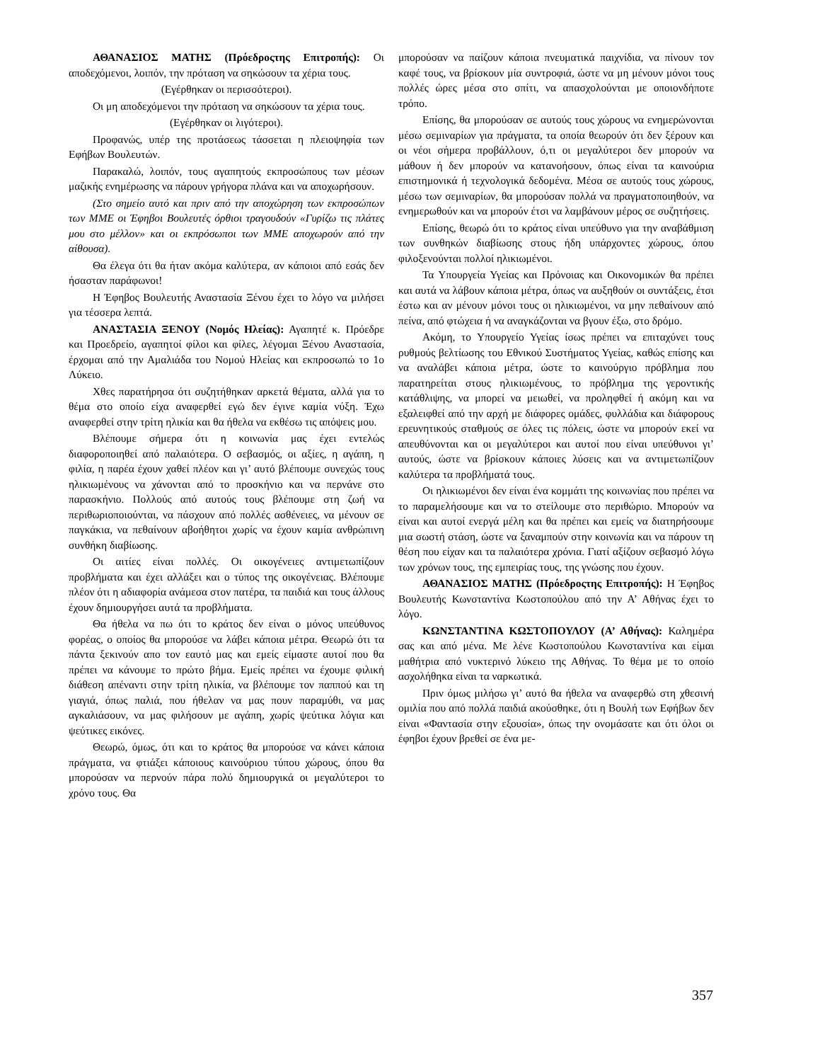ΑΘΑΝΑΣΙΟΣ ΜΑΤΗΣ (Πρόεδροςτης Επιτροπής): Οι αποδεχόμενοι, λοιπόν, την πρόταση να σηκώσουν τα χέρια τους.
(Εγέρθηκαν οι περισσότεροι).
Οι μη αποδεχόμενοι την πρόταση να σηκώσουν τα χέρια τους.
(Εγέρθηκαν οι λιγότεροι).
Προφανώς, υπέρ της προτάσεως τάσσεται η πλειοψηφία των Εφήβων Βουλευτών.
Παρακαλώ, λοιπόν, τους αγαπητούς εκπροσώπους των μέσων μαζικής ενημέρωσης να πάρουν γρήγορα πλάνα και να αποχωρήσουν.
(Στο σημείο αυτό και πριν από την αποχώρηση των εκπροσώπων των ΜΜΕ οι Έφηβοι Βουλευτές όρθιοι τραγουδούν «Γυρίζω τις πλάτες μου στο μέλλον» και οι εκπρόσωποι των ΜΜΕ αποχωρούν από την αίθουσα).
Θα έλεγα ότι θα ήταν ακόμα καλύτερα, αν κάποιοι από εσάς δεν ήσασταν παράφωνοι!
Η Έφηβος Βουλευτής Αναστασία Ξένου έχει το λόγο να μιλήσει για τέσσερα λεπτά.
ΑΝΑΣΤΑΣΙΑ ΞΕΝΟΥ (Νομός Ηλείας): Αγαπητέ κ. Πρόεδρε και Προεδρείο, αγαπητοί φίλοι και φίλες, λέγομαι Ξένου Αναστασία, έρχομαι από την Αμαλιάδα του Νομού Ηλείας και εκπροσωπώ το 1ο Λύκειο.
Χθες παρατήρησα ότι συζητήθηκαν αρκετά θέματα, αλλά για το θέμα στο οποίο είχα αναφερθεί εγώ δεν έγινε καμία νύξη. Έχω αναφερθεί στην τρίτη ηλικία και θα ήθελα να εκθέσω τις απόψεις μου.
Βλέπουμε σήμερα ότι η κοινωνία μας έχει εντελώς διαφοροποιηθεί από παλαιότερα. Ο σεβασμός, οι αξίες, η αγάπη, η φιλία, η παρέα έχουν χαθεί πλέον και γι’ αυτό βλέπουμε συνεχώς τους ηλικιωμένους να χάνονται από το προσκήνιο και να περνάνε στο παρασκήνιο. Πολλούς από αυτούς τους βλέπουμε στη ζωή να περιθωριοποιούνται, να πάσχουν από πολλές ασθένειες, να μένουν σε παγκάκια, να πεθαίνουν αβοήθητοι χωρίς να έχουν καμία ανθρώπινη συνθήκη διαβίωσης.
Οι αιτίες είναι πολλές. Οι οικογένειες αντιμετωπίζουν προβλήματα και έχει αλλάξει και ο τύπος της οικογένειας. Βλέπουμε πλέον ότι η αδιαφορία ανάμεσα στον πατέρα, τα παιδιά και τους άλλους έχουν δημιουργήσει αυτά τα προβλήματα.
Θα ήθελα να πω ότι το κράτος δεν είναι ο μόνος υπεύθυνος φορέας, ο οποίος θα μπορούσε να λάβει κάποια μέτρα. Θεωρώ ότι τα πάντα ξεκινούν απο τον εαυτό μας και εμείς είμαστε αυτοί που θα πρέπει να κάνουμε το πρώτο βήμα. Εμείς πρέπει να έχουμε φιλική διάθεση απέναντι στην τρίτη ηλικία, να βλέπουμε τον παππού και τη γιαγιά, όπως παλιά, που ήθελαν να μας πουν παραμύθι, να μας αγκαλιάσουν, να μας φιλήσουν με αγάπη, χωρίς ψεύτικα λόγια και ψεύτικες εικόνες.
Θεωρώ, όμως, ότι και το κράτος θα μπορούσε να κάνει κάποια πράγματα, να φτιάξει κάποιους καινούριου τύπου χώρους, όπου θα μπορούσαν να περνούν πάρα πολύ δημιουργικά οι μεγαλύτεροι το χρόνο τους. Θα
μπορούσαν να παίζουν κάποια πνευματικά παιχνίδια, να πίνουν τον καφέ τους, να βρίσκουν μία συντροφιά, ώστε να μη μένουν μόνοι τους πολλές ώρες μέσα στο σπίτι, να απασχολούνται με οποιονδήποτε τρόπο.
Επίσης, θα μπορούσαν σε αυτούς τους χώρους να ενημερώνονται μέσω σεμιναρίων για πράγματα, τα οποία θεωρούν ότι δεν ξέρουν και οι νέοι σήμερα προβάλλουν, ό,τι οι μεγαλύτεροι δεν μπορούν να μάθουν ή δεν μπορούν να κατανοήσουν, όπως είναι τα καινούρια επιστημονικά ή τεχνολογικά δεδομένα. Μέσα σε αυτούς τους χώρους, μέσω των σεμιναρίων, θα μπορούσαν πολλά να πραγματοποιηθούν, να ενημερωθούν και να μπορούν έτσι να λαμβάνουν μέρος σε συζητήσεις.
Επίσης, θεωρώ ότι το κράτος είναι υπεύθυνο για την αναβάθμιση των συνθηκών διαβίωσης στους ήδη υπάρχοντες χώρους, όπου φιλοξενούνται πολλοί ηλικιωμένοι.
Τα Υπουργεία Υγείας και Πρόνοιας και Οικονομικών θα πρέπει και αυτά να λάβουν κάποια μέτρα, όπως να αυξηθούν οι συντάξεις, έτσι έστω και αν μένουν μόνοι τους οι ηλικιωμένοι, να μην πεθαίνουν από πείνα, από φτώχεια ή να αναγκάζονται να βγουν έξω, στο δρόμο.
Ακόμη, το Υπουργείο Υγείας ίσως πρέπει να επιταχύνει τους ρυθμούς βελτίωσης του Εθνικού Συστήματος Υγείας, καθώς επίσης και να αναλάβει κάποια μέτρα, ώστε το καινούργιο πρόβλημα που παρατηρείται στους ηλικιωμένους, το πρόβλημα της γεροντικής κατάθλιψης, να μπορεί να μειωθεί, να προληφθεί ή ακόμη και να εξαλειφθεί από την αρχή με διάφορες ομάδες, φυλλάδια και διάφορους ερευνητικούς σταθμούς σε όλες τις πόλεις, ώστε να μπορούν εκεί να απευθύνονται και οι μεγαλύτεροι και αυτοί που είναι υπεύθυνοι γι’ αυτούς, ώστε να βρίσκουν κάποιες λύσεις και να αντιμετωπίζουν καλύτερα τα προβλήματά τους.
Οι ηλικιωμένοι δεν είναι ένα κομμάτι της κοινωνίας που πρέπει να το παραμελήσουμε και να το στείλουμε στο περιθώριο. Μπορούν να είναι και αυτοί ενεργά μέλη και θα πρέπει και εμείς να διατηρήσουμε μια σωστή στάση, ώστε να ξαναμπούν στην κοινωνία και να πάρουν τη θέση που είχαν και τα παλαιότερα χρόνια. Γιατί αξίζουν σεβασμό λόγω των χρόνων τους, της εμπειρίας τους, της γνώσης που έχουν.
ΑΘΑΝΑΣΙΟΣ ΜΑΤΗΣ (Πρόεδροςτης Επιτροπής): Η Έφηβος Βουλευτής Κωνσταντίνα Κωστοπούλου από την Α’ Αθήνας έχει το λόγο.
ΚΩΝΣΤΑΝΤΙΝΑ ΚΩΣΤΟΠΟΥΛΟΥ (Α’ Αθήνας): Καλημέρα σας και από μένα. Με λένε Κωστοπούλου Κωνσταντίνα και είμαι μαθήτρια από νυκτερινό λύκειο της Αθήνας. Το θέμα με το οποίο ασχολήθηκα είναι τα ναρκωτικά.
Πριν όμως μιλήσω γι’ αυτό θα ήθελα να αναφερθώ στη χθεσινή ομιλία που από πολλά παιδιά ακούσθηκε, ότι η Βουλή των Εφήβων δεν είναι «Φαντασία στην εξουσία», όπως την ονομάσατε και ότι όλοι οι έφηβοι έχουν βρεθεί σε ένα με-
357